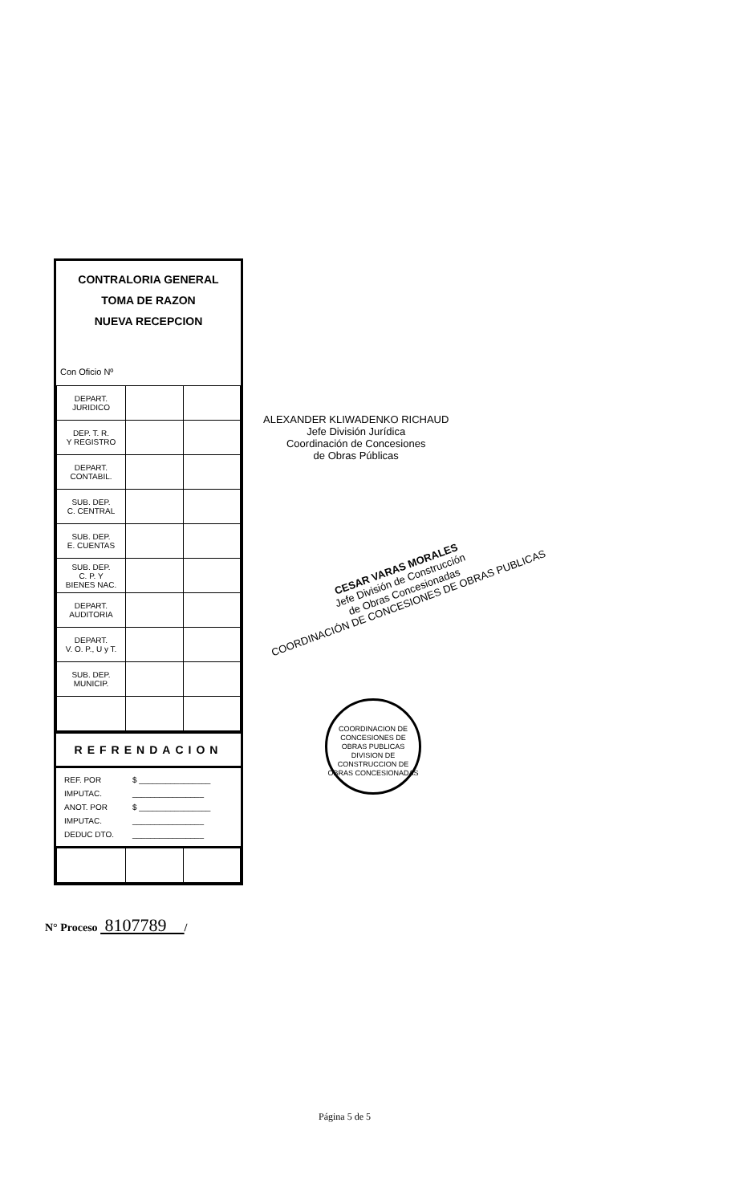CONTRALORIA GENERAL
TOMA DE RAZON
NUEVA RECEPCION
Con Oficio Nº
| DEPART. JURIDICO | | |
| DEP. T. R. Y REGISTRO | | |
| DEPART. CONTABIL. | | |
| SUB. DEP. C. CENTRAL | | |
| SUB. DEP. E. CUENTAS | | |
| SUB. DEP. C. P. Y BIENES NAC. | | |
| DEPART. AUDITORIA | | |
| DEPART. V. O. P., U y T. | | |
| SUB. DEP. MUNICIP. | | |
REFRENDACION
REF. POR $ ________________
IMPUTAC. ________________
ANOT. POR $ ________________
IMPUTAC. ________________
DEDUC DTO. ________________
N° Proceso 8107789 /
ALEXANDER KLIWADENKO RICHAUD
Jefe División Jurídica
Coordinación de Concesiones
de Obras Públicas
CESAR VARAS MORALES
Jefe División de Construcción
de Obras Concesionadas
COORDINACIÓN DE CONCESIONES DE OBRAS PUBLICAS
COORDINACION DE CONCESIONES DE OBRAS PUBLICAS
DIVISION DE CONSTRUCCION DE OBRAS CONCESIONADAS
Página 5 de 5